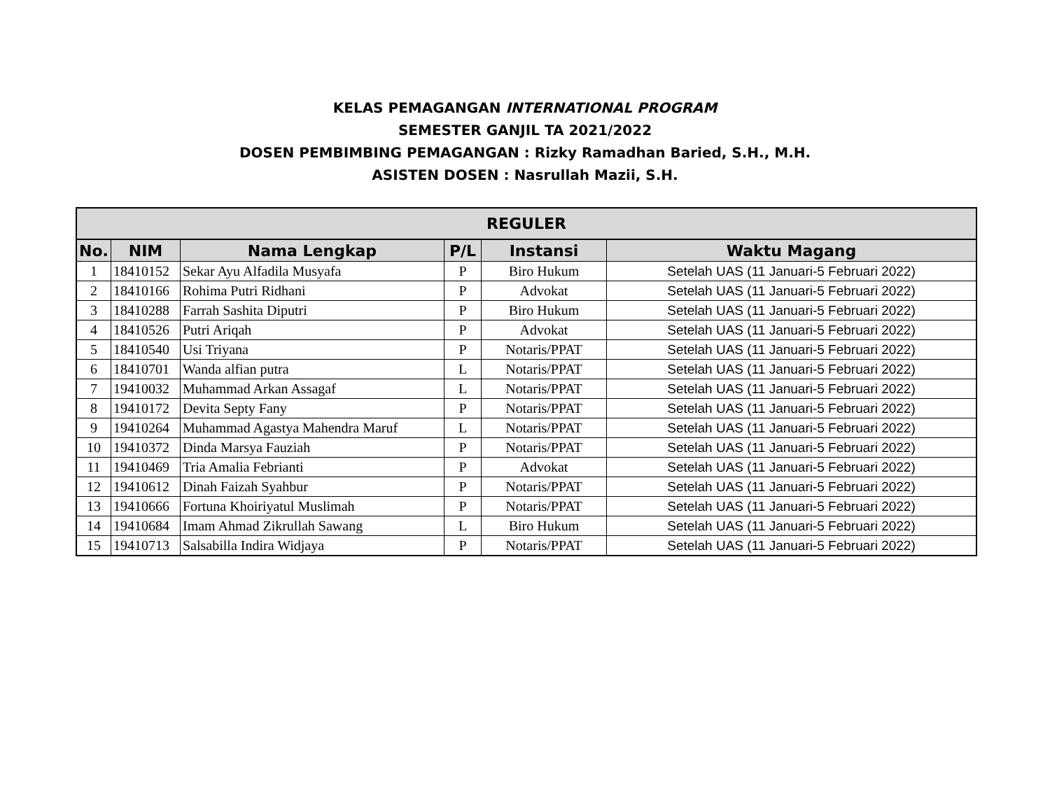KELAS PEMAGANGAN INTERNATIONAL PROGRAM
SEMESTER GANJIL TA 2021/2022
DOSEN PEMBIMBING PEMAGANGAN : Rizky Ramadhan Baried, S.H., M.H.
ASISTEN DOSEN : Nasrullah Mazii, S.H.
| REGULER | | | | | |
| --- | --- | --- | --- | --- | --- |
| No. | NIM | Nama Lengkap | P/L | Instansi | Waktu Magang |
| 1 | 18410152 | Sekar Ayu Alfadila Musyafa | P | Biro Hukum | Setelah UAS (11 Januari-5 Februari 2022) |
| 2 | 18410166 | Rohima Putri Ridhani | P | Advokat | Setelah UAS (11 Januari-5 Februari 2022) |
| 3 | 18410288 | Farrah Sashita Diputri | P | Biro Hukum | Setelah UAS (11 Januari-5 Februari 2022) |
| 4 | 18410526 | Putri Ariqah | P | Advokat | Setelah UAS (11 Januari-5 Februari 2022) |
| 5 | 18410540 | Usi Triyana | P | Notaris/PPAT | Setelah UAS (11 Januari-5 Februari 2022) |
| 6 | 18410701 | Wanda alfian putra | L | Notaris/PPAT | Setelah UAS (11 Januari-5 Februari 2022) |
| 7 | 19410032 | Muhammad Arkan Assagaf | L | Notaris/PPAT | Setelah UAS (11 Januari-5 Februari 2022) |
| 8 | 19410172 | Devita Septy Fany | P | Notaris/PPAT | Setelah UAS (11 Januari-5 Februari 2022) |
| 9 | 19410264 | Muhammad Agastya Mahendra Maruf | L | Notaris/PPAT | Setelah UAS (11 Januari-5 Februari 2022) |
| 10 | 19410372 | Dinda Marsya Fauziah | P | Notaris/PPAT | Setelah UAS (11 Januari-5 Februari 2022) |
| 11 | 19410469 | Tria Amalia Febrianti | P | Advokat | Setelah UAS (11 Januari-5 Februari 2022) |
| 12 | 19410612 | Dinah Faizah Syahbur | P | Notaris/PPAT | Setelah UAS (11 Januari-5 Februari 2022) |
| 13 | 19410666 | Fortuna Khoiriyatul Muslimah | P | Notaris/PPAT | Setelah UAS (11 Januari-5 Februari 2022) |
| 14 | 19410684 | Imam Ahmad Zikrullah Sawang | L | Biro Hukum | Setelah UAS (11 Januari-5 Februari 2022) |
| 15 | 19410713 | Salsabilla Indira Widjaya | P | Notaris/PPAT | Setelah UAS (11 Januari-5 Februari 2022) |